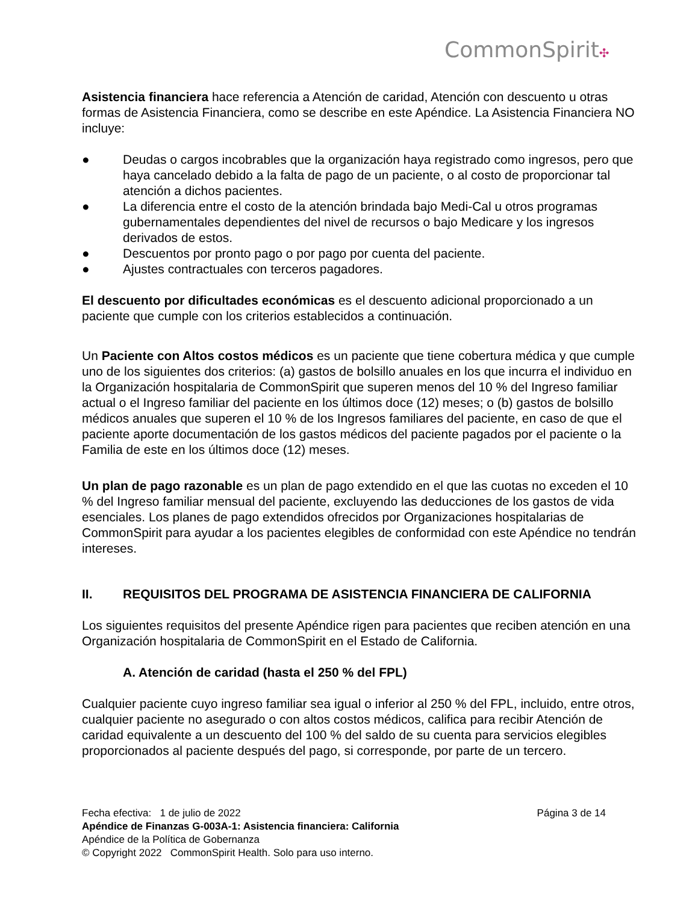CommonSpirit✣
Asistencia financiera hace referencia a Atención de caridad, Atención con descuento u otras formas de Asistencia Financiera, como se describe en este Apéndice. La Asistencia Financiera NO incluye:
● Deudas o cargos incobrables que la organización haya registrado como ingresos, pero que haya cancelado debido a la falta de pago de un paciente, o al costo de proporcionar tal atención a dichos pacientes.
● La diferencia entre el costo de la atención brindada bajo Medi-Cal u otros programas gubernamentales dependientes del nivel de recursos o bajo Medicare y los ingresos derivados de estos.
● Descuentos por pronto pago o por pago por cuenta del paciente.
● Ajustes contractuales con terceros pagadores.
El descuento por dificultades económicas es el descuento adicional proporcionado a un paciente que cumple con los criterios establecidos a continuación.
Un Paciente con Altos costos médicos es un paciente que tiene cobertura médica y que cumple uno de los siguientes dos criterios: (a) gastos de bolsillo anuales en los que incurra el individuo en la Organización hospitalaria de CommonSpirit que superen menos del 10 % del Ingreso familiar actual o el Ingreso familiar del paciente en los últimos doce (12) meses; o (b) gastos de bolsillo médicos anuales que superen el 10 % de los Ingresos familiares del paciente, en caso de que el paciente aporte documentación de los gastos médicos del paciente pagados por el paciente o la Familia de este en los últimos doce (12) meses.
Un plan de pago razonable es un plan de pago extendido en el que las cuotas no exceden el 10 % del Ingreso familiar mensual del paciente, excluyendo las deducciones de los gastos de vida esenciales. Los planes de pago extendidos ofrecidos por Organizaciones hospitalarias de CommonSpirit para ayudar a los pacientes elegibles de conformidad con este Apéndice no tendrán intereses.
II. REQUISITOS DEL PROGRAMA DE ASISTENCIA FINANCIERA DE CALIFORNIA
Los siguientes requisitos del presente Apéndice rigen para pacientes que reciben atención en una Organización hospitalaria de CommonSpirit en el Estado de California.
A. Atención de caridad (hasta el 250 % del FPL)
Cualquier paciente cuyo ingreso familiar sea igual o inferior al 250 % del FPL, incluido, entre otros, cualquier paciente no asegurado o con altos costos médicos, califica para recibir Atención de caridad equivalente a un descuento del 100 % del saldo de su cuenta para servicios elegibles proporcionados al paciente después del pago, si corresponde, por parte de un tercero.
Fecha efectiva: 1 de julio de 2022 Página 3 de 14
Apéndice de Finanzas G-003A-1: Asistencia financiera: California
Apéndice de la Política de Gobernanza
© Copyright 2022 CommonSpirit Health. Solo para uso interno.